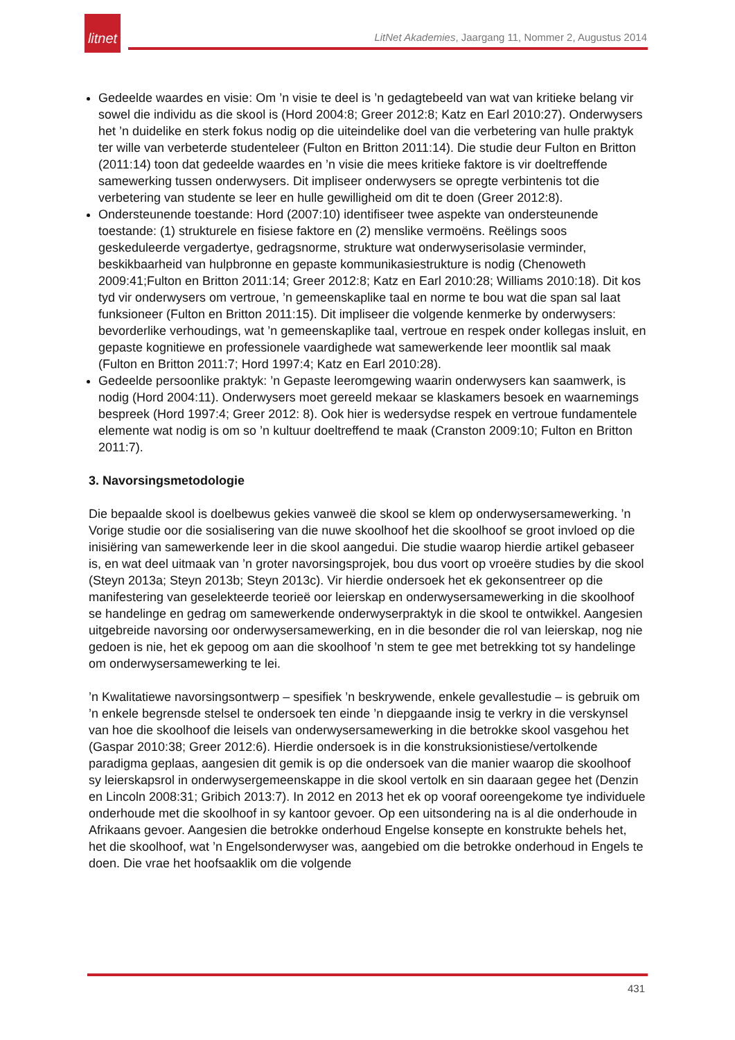litnet
LitNet Akademies, Jaargang 11, Nommer 2, Augustus 2014
Gedeelde waardes en visie: Om ’n visie te deel is ’n gedagtebeeld van wat van kritieke belang vir sowel die individu as die skool is (Hord 2004:8; Greer 2012:8; Katz en Earl 2010:27). Onderwysers het ’n duidelike en sterk fokus nodig op die uiteindelike doel van die verbetering van hulle praktyk ter wille van verbeterde studenteleer (Fulton en Britton 2011:14). Die studie deur Fulton en Britton (2011:14) toon dat gedeelde waardes en ’n visie die mees kritieke faktore is vir doeltreffende samewerking tussen onderwysers. Dit impliseer onderwysers se opregte verbintenis tot die verbetering van studente se leer en hulle gewilligheid om dit te doen (Greer 2012:8).
Ondersteunende toestande: Hord (2007:10) identifiseer twee aspekte van ondersteunende toestande: (1) strukturele en fisiese faktore en (2) menslike vermoëns. Reëlings soos geskeduleerde vergadertye, gedragsnorme, strukture wat onderwyserisolasie verminder, beskikbaarheid van hulpbronne en gepaste kommunikasiestrukture is nodig (Chenoweth 2009:41;Fulton en Britton 2011:14; Greer 2012:8; Katz en Earl 2010:28; Williams 2010:18). Dit kos tyd vir onderwysers om vertroue, ’n gemeenskaplike taal en norme te bou wat die span sal laat funksioneer (Fulton en Britton 2011:15). Dit impliseer die volgende kenmerke by onderwysers: bevorderlike verhoudings, wat ’n gemeenskaplike taal, vertroue en respek onder kollegas insluit, en gepaste kognitiewe en professionele vaardighede wat samewerkende leer moontlik sal maak (Fulton en Britton 2011:7; Hord 1997:4; Katz en Earl 2010:28).
Gedeelde persoonlike praktyk: ’n Gepaste leeromgewing waarin onderwysers kan saamwerk, is nodig (Hord 2004:11). Onderwysers moet gereeld mekaar se klaskamers besoek en waarnemings bespreek (Hord 1997:4; Greer 2012: 8). Ook hier is wedersydse respek en vertroue fundamentele elemente wat nodig is om so ’n kultuur doeltreffend te maak (Cranston 2009:10; Fulton en Britton 2011:7).
3. Navorsingsmetodologie
Die bepaalde skool is doelbewus gekies vanweë die skool se klem op onderwysersamewerking. ’n Vorige studie oor die sosialisering van die nuwe skoolhoof het die skoolhoof se groot invloed op die inisiëring van samewerkende leer in die skool aangedui. Die studie waarop hierdie artikel gebaseer is, en wat deel uitmaak van ’n groter navorsingsprojek, bou dus voort op vroeëre studies by die skool (Steyn 2013a; Steyn 2013b; Steyn 2013c). Vir hierdie ondersoek het ek gekonsentreer op die manifestering van geselekteerde teorieë oor leierskap en onderwysersamewerking in die skoolhoof se handelinge en gedrag om samewerkende onderwyserpraktyk in die skool te ontwikkel. Aangesien uitgebreide navorsing oor onderwysersamewerking, en in die besonder die rol van leierskap, nog nie gedoen is nie, het ek gepoog om aan die skoolhoof ’n stem te gee met betrekking tot sy handelinge om onderwysersamewerking te lei.
’n Kwalitatiewe navorsingsontwerp – spesifiek ’n beskrywende, enkele gevallestudie – is gebruik om ’n enkele begrensde stelsel te ondersoek ten einde ’n diepgaande insig te verkry in die verskynsel van hoe die skoolhoof die leisels van onderwysersamewerking in die betrokke skool vasgehou het (Gaspar 2010:38; Greer 2012:6). Hierdie ondersoek is in die konstruksionistiese/vertolkende paradigma geplaas, aangesien dit gemik is op die ondersoek van die manier waarop die skoolhoof sy leierskapsrol in onderwysergemeenskappe in die skool vertolk en sin daaraan gegee het (Denzin en Lincoln 2008:31; Gribich 2013:7). In 2012 en 2013 het ek op vooraf ooreengekome tye individuele onderhoude met die skoolhoof in sy kantoor gevoer. Op een uitsondering na is al die onderhoude in Afrikaans gevoer. Aangesien die betrokke onderhoud Engelse konsepte en konstrukte behels het, het die skoolhoof, wat ’n Engelsonderwyser was, aangebied om die betrokke onderhoud in Engels te doen. Die vrae het hoofsaaklik om die volgende
431